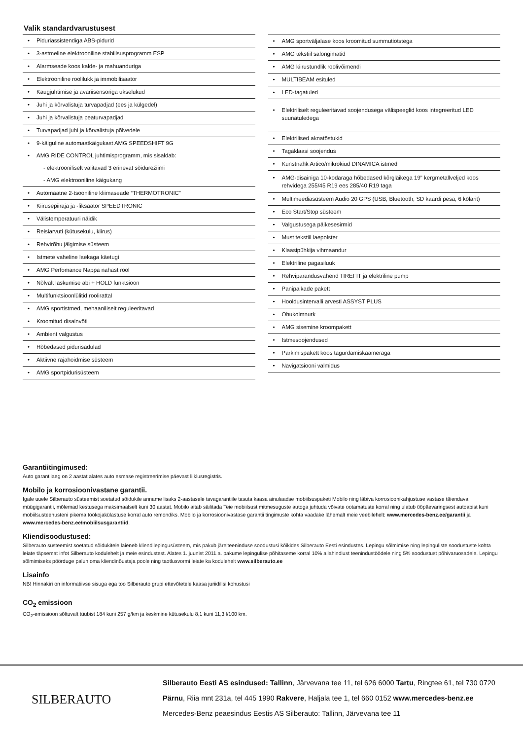Valik standardvarustusest
Piduriassistendiga ABS-pidurid
3-astmeline elektrooniline stabiilsusprogramm ESP
Alarmseade koos kalde- ja mahuanduriga
Elektrooniline roolilukk ja immobilisaator
Kaugjuhtimise ja avariisensoriga ukselukud
Juhi ja kõrvalistuja turvapadjad (ees ja külgedel)
Juhi ja kõrvalistuja peaturvapadjad
Turvapadjad juhi ja kõrvalistuja põlvedele
9-käiguline automaatkäigukast AMG SPEEDSHIFT 9G
AMG RIDE CONTROL juhtimisprogramm, mis sisaldab:
- elektrooniliselt valitavad 3 erinevat sõidurežiimi
- AMG elektrooniline käigukang
Automaatne 2-tsooniline kliimaseade “THERMOTRONIC”
Kiirusepiiraja ja -fiksaator SPEEDTRONIC
Välistemperatuuri näidik
Reisiarvuti (kütusekulu, kiirus)
Rehvirõhu jälgimise süsteem
Istmete vaheline laekaga käetugi
AMG Perfomance Nappa nahast rool
Nõlvalt laskumise abi + HOLD funktsioon
Multifunktsioonlülitid roolirattal
AMG sportistmed, mehaaniliselt reguleeritavad
Kroomitud disainvõti
Ambient valgustus
Hõbedased pidurisadulad
Aktiivne rajahoidmise süsteem
AMG sportpidurisüsteem
AMG sportväljalase koos kroomitud summutiotstega
AMG tekstiil salongimatid
AMG kiirustundlik roolivõimendi
MULTIBEAM esituled
LED-tagatuled
Elektriliselt reguleeritavad soojendusega välispeeglid koos integreeritud LED suunatuledega
Elektrilised aknatõstukid
Tagaklaasi soojendus
Kunstnahk Artico/mikrokiud DINAMICA istmed
AMG-disainiga 10-kodaraga hõbedased kõrgläikega 19" kergmetallveljed koos rehvidega 255/45 R19 ees 285/40 R19 taga
Multimeediasüsteem Audio 20 GPS (USB, Bluetooth, SD kaardi pesa, 6 kõlarit)
Eco Start/Stop süsteem
Valgustusega päikesesirmid
Must tekstiil laepolster
Klaasipühkija vihmaandur
Elektriline pagasiluuk
Rehviparandusvahend TIREFIT ja elektriline pump
Panipaikade pakett
Hooldusintervalli arvesti ASSYST PLUS
Ohukolmnurk
AMG sisemine kroompakett
Istmesoojendused
Parkimispakett koos tagurdamiskaameraga
Navigatsiooni valmidus
Garantiitingimused:
Auto garantiiaeg on 2 aastat alates auto esmase registreerimise päevast liiklusregistris.
Mobilo ja korrosioonivastane garantii.
Igale uuele Silberauto süsteemist soetatud sõidukile anname lisaks 2-aastasele tavagarantiile tasuta kaasa ainulaadse mobiilsuspaketi Mobilo ning läbiva korrosioonikahjustuse vastase täiendava müügigarantii, mõlemad kestusega maksimaalselt kuni 30 aastat. Mobilo aitab säilitada Teie mobiilsust mitmesuguste autoga juhtuda võivate ootamatuste korral ning ulatub ööpäevaringsest autoabist kuni mobiilsusteenusteni pikema töökojakülastuse korral auto remondiks. Mobilo ja korrosioonivastase garantii tingimuste kohta vaadake lähemalt meie veebilehelt: www.mercedes-benz.ee/garantii ja www.mercedes-benz.ee/mobiilsusgarantiid.
Kliendisoodustused:
Silberauto süsteemist soetatud sõidukitele laieneb kliendilepingusüsteem, mis pakub järelteeninduse soodustusi kõikides Silberauto Eesti esindustes. Lepingu sõlmimise ning lepinguliste soodustuste kohta leiate täpsemat infot Silberauto kodulehelt ja meie esindustest. Alates 1. juunist 2011.a. pakume lepingulise põhitaseme korral 10% allahindlust teenindustöödele ning 5% soodustust põhivaruosadele. Lepingu sõlmimiseks pöörduge palun oma kliendinõustaja poole ning taotlusvormi leiate ka kodulehelt www.silberauto.ee
Lisainfo
NB! Hinnakiri on informatiivse sisuga ega too Silberauto grupi ettevõtetele kaasa juriidilisi kohustusi
CO<sub>2</sub> emissioon
CO<sub>2</sub>-emissioon sõltuvalt tüübist 184 kuni 257 g/km ja keskmine kütusekulu 8,1 kuni 11,3 l/100 km.
SILBERAUTO
Silberauto Eesti AS esindused: Tallinn, Järvevana tee 11, tel 626 6000 Tartu, Ringtee 61, tel 730 0720
Pärnu, Riia mnt 231a, tel 445 1990 Rakvere, Haljala tee 1, tel 660 0152 www.mercedes-benz.ee
Mercedes-Benz peaesindus Eestis AS Silberauto: Tallinn, Järvevana tee 11